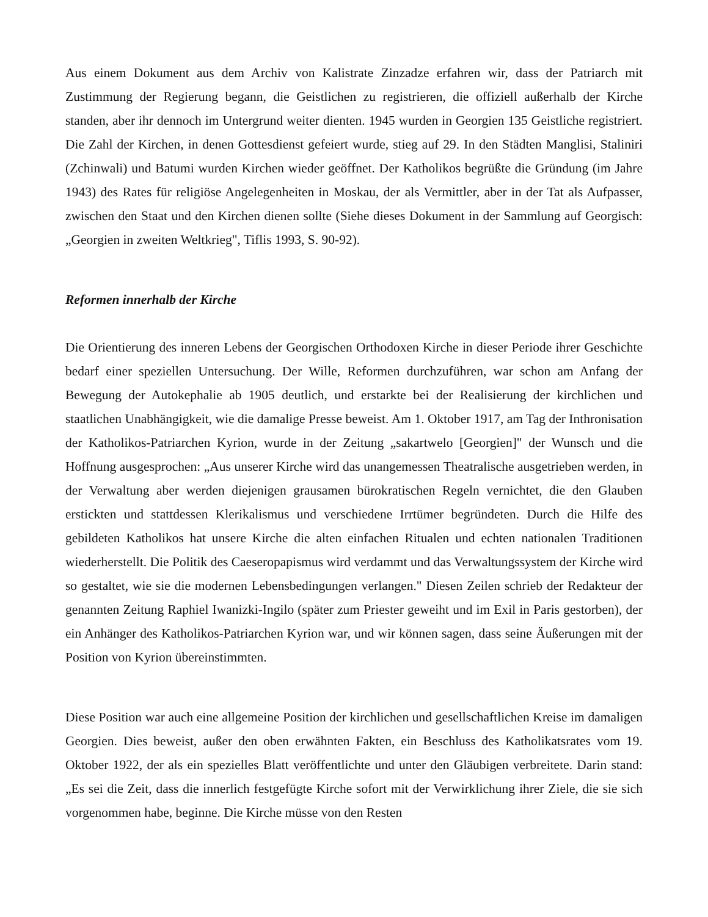Aus einem Dokument aus dem Archiv von Kalistrate Zinzadze erfahren wir, dass der Patriarch mit Zustimmung der Regierung begann, die Geistlichen zu registrieren, die offiziell außerhalb der Kirche standen, aber ihr dennoch im Untergrund weiter dienten. 1945 wurden in Georgien 135 Geistliche registriert. Die Zahl der Kirchen, in denen Gottesdienst gefeiert wurde, stieg auf 29. In den Städten Manglisi, Staliniri (Zchinwali) und Batumi wurden Kirchen wieder geöffnet. Der Katholikos begrüßte die Gründung (im Jahre 1943) des Rates für religiöse Angelegenheiten in Moskau, der als Vermittler, aber in der Tat als Aufpasser, zwischen den Staat und den Kirchen dienen sollte (Siehe dieses Dokument in der Sammlung auf Georgisch: „Georgien in zweiten Weltkrieg", Tiflis 1993, S. 90-92).
Reformen innerhalb der Kirche
Die Orientierung des inneren Lebens der Georgischen Orthodoxen Kirche in dieser Periode ihrer Geschichte bedarf einer speziellen Untersuchung. Der Wille, Reformen durchzuführen, war schon am Anfang der Bewegung der Autokephalie ab 1905 deutlich, und erstarkte bei der Realisierung der kirchlichen und staatlichen Unabhängigkeit, wie die damalige Presse beweist. Am 1. Oktober 1917, am Tag der Inthronisation der Katholikos-Patriarchen Kyrion, wurde in der Zeitung „sakartwelo [Georgien]" der Wunsch und die Hoffnung ausgesprochen: „Aus unserer Kirche wird das unangemessen Theatralische ausgetrieben werden, in der Verwaltung aber werden diejenigen grausamen bürokratischen Regeln vernichtet, die den Glauben erstickten und stattdessen Klerikalismus und verschiedene Irrtümer begründeten. Durch die Hilfe des gebildeten Katholikos hat unsere Kirche die alten einfachen Ritualen und echten nationalen Traditionen wiederherstellt. Die Politik des Caeseropapismus wird verdammt und das Verwaltungssystem der Kirche wird so gestaltet, wie sie die modernen Lebensbedingungen verlangen." Diesen Zeilen schrieb der Redakteur der genannten Zeitung Raphiel Iwanizki-Ingilo (später zum Priester geweiht und im Exil in Paris gestorben), der ein Anhänger des Katholikos-Patriarchen Kyrion war, und wir können sagen, dass seine Äußerungen mit der Position von Kyrion übereinstimmten.
Diese Position war auch eine allgemeine Position der kirchlichen und gesellschaftlichen Kreise im damaligen Georgien. Dies beweist, außer den oben erwähnten Fakten, ein Beschluss des Katholikatsrates vom 19. Oktober 1922, der als ein spezielles Blatt veröffentlichte und unter den Gläubigen verbreitete. Darin stand: „Es sei die Zeit, dass die innerlich festgefügte Kirche sofort mit der Verwirklichung ihrer Ziele, die sie sich vorgenommen habe, beginne. Die Kirche müsse von den Resten